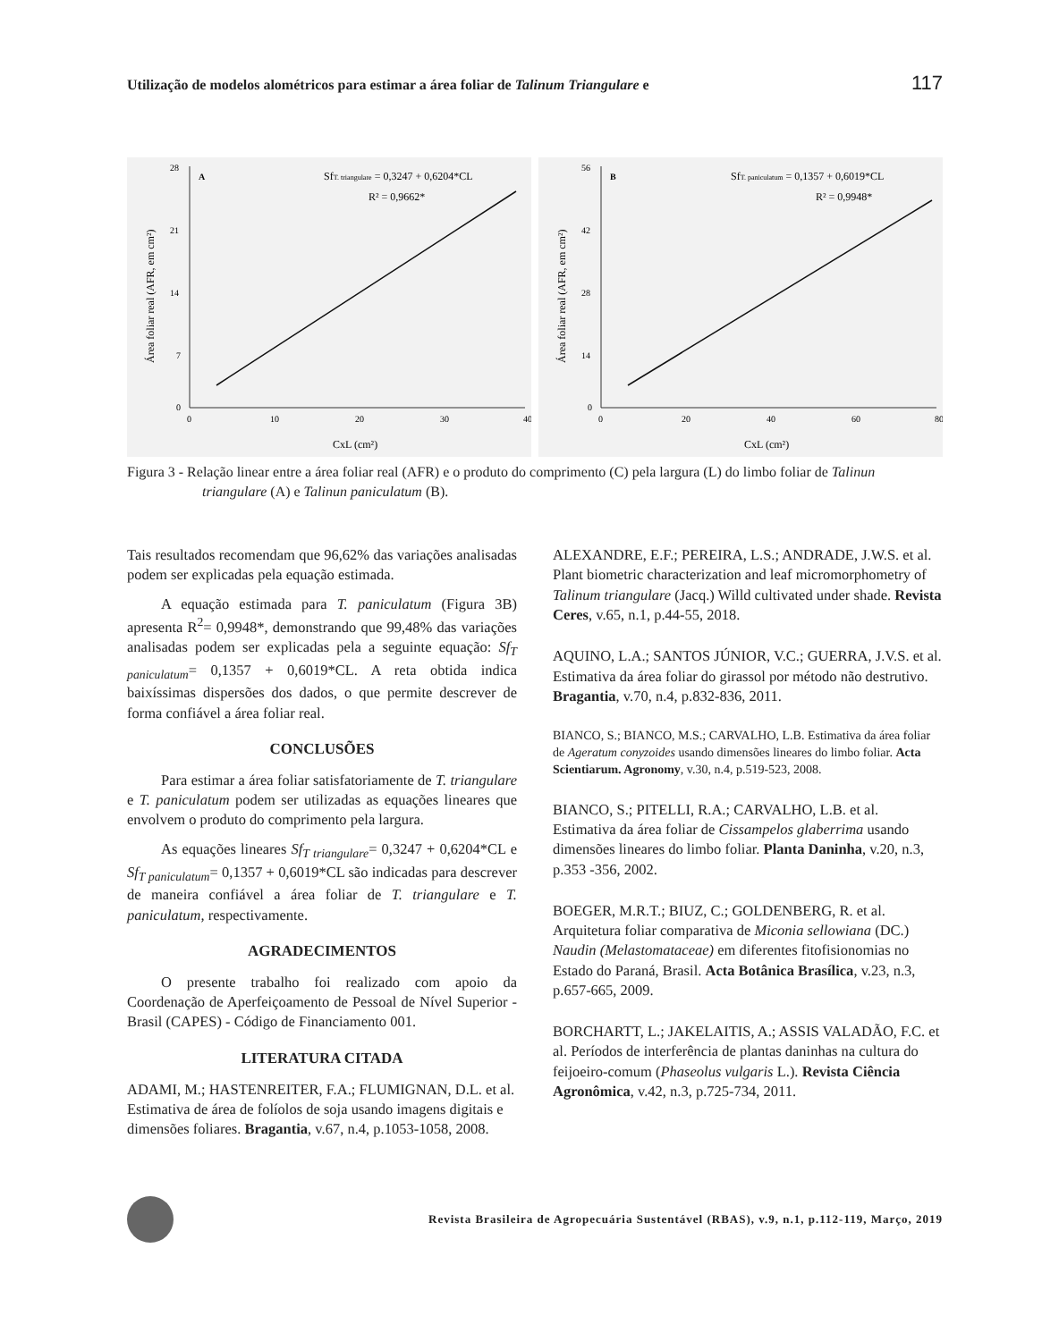Utilização de modelos alométricos para estimar a área foliar de Talinum Triangulare e 117
28
21
14
7
0
0
10
20
30
40
A
SfT. triangulare = 0,3247 + 0,6204*CL
R² = 0,9662*
CxL (cm²)
Área foliar real (AFR, em cm²)
56
42
28
14
0
0
20
40
60
80
B
SfT. paniculatum = 0,1357 + 0,6019*CL
R² = 0,9948*
CxL (cm²)
Área foliar real (AFR, em cm²)
Figura 3 - Relação linear entre a área foliar real (AFR) e o produto do comprimento (C) pela largura (L) do limbo foliar de Talinun triangulare (A) e Talinun paniculatum (B).
Tais resultados recomendam que 96,62% das variações analisadas podem ser explicadas pela equação estimada.
A equação estimada para T. paniculatum (Figura 3B) apresenta R<sup>2</sup>= 0,9948*, demonstrando que 99,48% das variações analisadas podem ser explicadas pela a seguinte equação: Sf<sub>T paniculatum</sub>= 0,1357 + 0,6019*CL. A reta obtida indica baixíssimas dispersões dos dados, o que permite descrever de forma confiável a área foliar real.
CONCLUSÕES
Para estimar a área foliar satisfatoriamente de T. triangulare e T. paniculatum podem ser utilizadas as equações lineares que envolvem o produto do comprimento pela largura.
As equações lineares Sf<sub>T triangulare</sub>= 0,3247 + 0,6204*CL e Sf<sub>T paniculatum</sub>= 0,1357 + 0,6019*CL são indicadas para descrever de maneira confiável a área foliar de T. triangulare e T. paniculatum, respectivamente.
AGRADECIMENTOS
O presente trabalho foi realizado com apoio da Coordenação de Aperfeiçoamento de Pessoal de Nível Superior - Brasil (CAPES) - Código de Financiamento 001.
LITERATURA CITADA
ADAMI, M.; HASTENREITER, F.A.; FLUMIGNAN, D.L. et al. Estimativa de área de folíolos de soja usando imagens digitais e dimensões foliares. Bragantia, v.67, n.4, p.1053-1058, 2008.
ALEXANDRE, E.F.; PEREIRA, L.S.; ANDRADE, J.W.S. et al. Plant biometric characterization and leaf micromorphometry of Talinum triangulare (Jacq.) Willd cultivated under shade. Revista Ceres, v.65, n.1, p.44-55, 2018.
AQUINO, L.A.; SANTOS JÚNIOR, V.C.; GUERRA, J.V.S. et al. Estimativa da área foliar do girassol por método não destrutivo. Bragantia, v.70, n.4, p.832-836, 2011.
BIANCO, S.; BIANCO, M.S.; CARVALHO, L.B. Estimativa da área foliar de Ageratum conyzoides usando dimensões lineares do limbo foliar. Acta Scientiarum. Agronomy, v.30, n.4, p.519-523, 2008.
BIANCO, S.; PITELLI, R.A.; CARVALHO, L.B. et al. Estimativa da área foliar de Cissampelos glaberrima usando dimensões lineares do limbo foliar. Planta Daninha, v.20, n.3, p.353 -356, 2002.
BOEGER, M.R.T.; BIUZ, C.; GOLDENBERG, R. et al. Arquitetura foliar comparativa de Miconia sellowiana (DC.) Naudin (Melastomataceae) em diferentes fitofisionomias no Estado do Paraná, Brasil. Acta Botânica Brasílica, v.23, n.3, p.657-665, 2009.
BORCHARTT, L.; JAKELAITIS, A.; ASSIS VALADÃO, F.C. et al. Períodos de interferência de plantas daninhas na cultura do feijoeiro-comum (Phaseolus vulgaris L.). Revista Ciência Agronômica, v.42, n.3, p.725-734, 2011.
Revista Brasileira de Agropecuária Sustentável (RBAS), v.9, n.1, p.112-119, Março, 2019